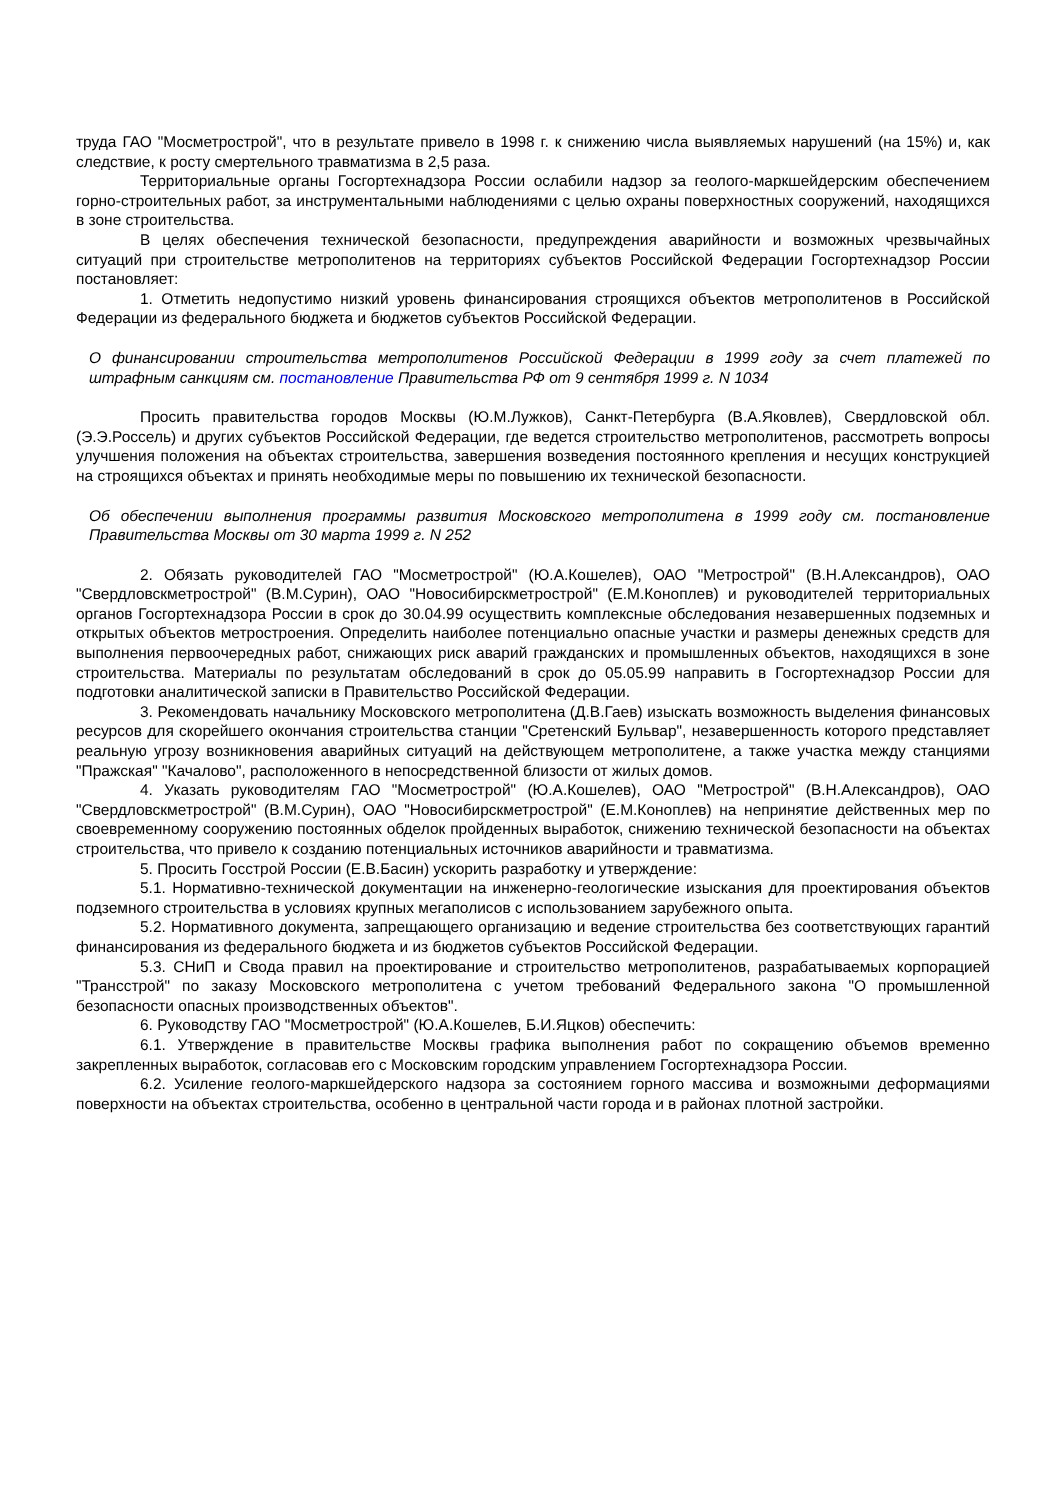труда ГАО "Мосметрострой", что в результате привело в 1998 г. к снижению числа выявляемых нарушений (на 15%) и, как следствие, к росту смертельного травматизма в 2,5 раза.
Территориальные органы Госгортехнадзора России ослабили надзор за геолого-маркшейдерским обеспечением горно-строительных работ, за инструментальными наблюдениями с целью охраны поверхностных сооружений, находящихся в зоне строительства.
В целях обеспечения технической безопасности, предупреждения аварийности и возможных чрезвычайных ситуаций при строительстве метрополитенов на территориях субъектов Российской Федерации Госгортехнадзор России постановляет:
1. Отметить недопустимо низкий уровень финансирования строящихся объектов метрополитенов в Российской Федерации из федерального бюджета и бюджетов субъектов Российской Федерации.
О финансировании строительства метрополитенов Российской Федерации в 1999 году за счет платежей по штрафным санкциям см. постановление Правительства РФ от 9 сентября 1999 г. N 1034
Просить правительства городов Москвы (Ю.М.Лужков), Санкт-Петербурга (В.А.Яковлев), Свердловской обл. (Э.Э.Россель) и других субъектов Российской Федерации, где ведется строительство метрополитенов, рассмотреть вопросы улучшения положения на объектах строительства, завершения возведения постоянного крепления и несущих конструкцией на строящихся объектах и принять необходимые меры по повышению их технической безопасности.
Об обеспечении выполнения программы развития Московского метрополитена в 1999 году см. постановление Правительства Москвы от 30 марта 1999 г. N 252
2. Обязать руководителей ГАО "Мосметрострой" (Ю.А.Кошелев), ОАО "Метрострой" (В.Н.Александров), ОАО "Свердловскметрострой" (В.М.Сурин), ОАО "Новосибирскметрострой" (Е.М.Коноплев) и руководителей территориальных органов Госгортехнадзора России в срок до 30.04.99 осуществить комплексные обследования незавершенных подземных и открытых объектов метростроения. Определить наиболее потенциально опасные участки и размеры денежных средств для выполнения первоочередных работ, снижающих риск аварий гражданских и промышленных объектов, находящихся в зоне строительства. Материалы по результатам обследований в срок до 05.05.99 направить в Госгортехнадзор России для подготовки аналитической записки в Правительство Российской Федерации.
3. Рекомендовать начальнику Московского метрополитена (Д.В.Гаев) изыскать возможность выделения финансовых ресурсов для скорейшего окончания строительства станции "Сретенский Бульвар", незавершенность которого представляет реальную угрозу возникновения аварийных ситуаций на действующем метрополитене, а также участка между станциями "Пражская" "Качалово", расположенного в непосредственной близости от жилых домов.
4. Указать руководителям ГАО "Мосметрострой" (Ю.А.Кошелев), ОАО "Метрострой" (В.Н.Александров), ОАО "Свердловскметрострой" (В.М.Сурин), ОАО "Новосибирскметрострой" (Е.М.Коноплев) на непринятие действенных мер по своевременному сооружению постоянных обделок пройденных выработок, снижению технической безопасности на объектах строительства, что привело к созданию потенциальных источников аварийности и травматизма.
5. Просить Госстрой России (Е.В.Басин) ускорить разработку и утверждение:
5.1. Нормативно-технической документации на инженерно-геологические изыскания для проектирования объектов подземного строительства в условиях крупных мегаполисов с использованием зарубежного опыта.
5.2. Нормативного документа, запрещающего организацию и ведение строительства без соответствующих гарантий финансирования из федерального бюджета и из бюджетов субъектов Российской Федерации.
5.3. СНиП и Свода правил на проектирование и строительство метрополитенов, разрабатываемых корпорацией "Трансстрой" по заказу Московского метрополитена с учетом требований Федерального закона "О промышленной безопасности опасных производственных объектов".
6. Руководству ГАО "Мосметрострой" (Ю.А.Кошелев, Б.И.Яцков) обеспечить:
6.1. Утверждение в правительстве Москвы графика выполнения работ по сокращению объемов временно закрепленных выработок, согласовав его с Московским городским управлением Госгортехнадзора России.
6.2. Усиление геолого-маркшейдерского надзора за состоянием горного массива и возможными деформациями поверхности на объектах строительства, особенно в центральной части города и в районах плотной застройки.